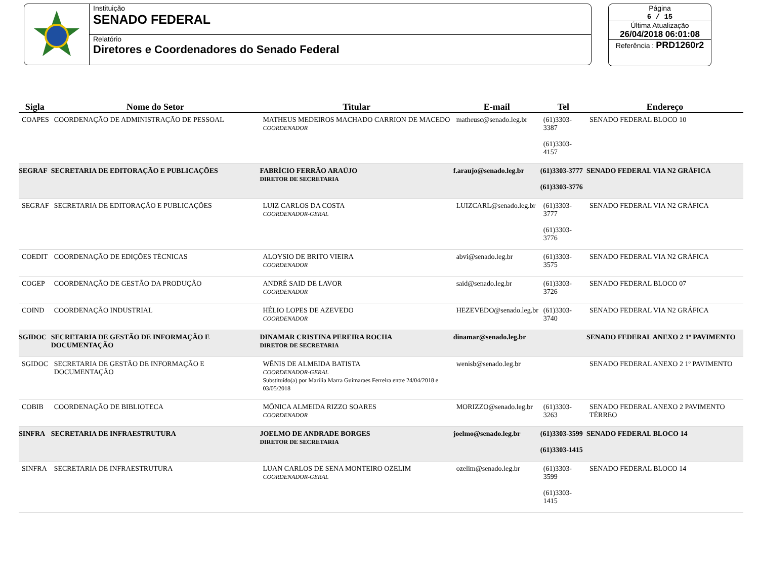Instituição
SENADO FEDERAL
Relatório
Diretores e Coordenadores do Senado Federal
Página
6 / 15
Última Atualização
26/04/2018 06:01:08
Referência : PRD1260r2
| Sigla | Nome do Setor | Titular | E-mail | Tel | Endereço |
| --- | --- | --- | --- | --- | --- |
| COAPES | COORDENAÇÃO DE ADMINISTRAÇÃO DE PESSOAL | MATHEUS MEDEIROS MACHADO CARRION DE MACEDO COORDENADOR | matheusc@senado.leg.br | (61)3303-3387 (61)3303-4157 | SENADO FEDERAL BLOCO 10 |
| SEGRAF | SECRETARIA DE EDITORAÇÃO E PUBLICAÇÕES | FABRÍCIO FERRÃO ARAÚJO DIRETOR DE SECRETARIA | f.araujo@senado.leg.br | (61)3303-3777 (61)3303-3776 | SENADO FEDERAL VIA N2 GRÁFICA |
| SEGRAF | SECRETARIA DE EDITORAÇÃO E PUBLICAÇÕES | LUIZ CARLOS DA COSTA COORDENADOR-GERAL | LUIZCARL@senado.leg.br | (61)3303-3777 (61)3303-3776 | SENADO FEDERAL VIA N2 GRÁFICA |
| COEDIT | COORDENAÇÃO DE EDIÇÕES TÉCNICAS | ALOYSIO DE BRITO VIEIRA COORDENADOR | abvi@senado.leg.br | (61)3303-3575 | SENADO FEDERAL VIA N2 GRÁFICA |
| COGEP | COORDENAÇÃO DE GESTÃO DA PRODUÇÃO | ANDRÉ SAID DE LAVOR COORDENADOR | said@senado.leg.br | (61)3303-3726 | SENADO FEDERAL BLOCO 07 |
| COIND | COORDENAÇÃO INDUSTRIAL | HÉLIO LOPES DE AZEVEDO COORDENADOR | HEZEVEDO@senado.leg.br | (61)3303-3740 | SENADO FEDERAL VIA N2 GRÁFICA |
| SGIDOC | SECRETARIA DE GESTÃO DE INFORMAÇÃO E DOCUMENTAÇÃO | DINAMAR CRISTINA PEREIRA ROCHA DIRETOR DE SECRETARIA | dinamar@senado.leg.br | | SENADO FEDERAL ANEXO 2 1º PAVIMENTO |
| SGIDOC | SECRETARIA DE GESTÃO DE INFORMAÇÃO E DOCUMENTAÇÃO | WÊNIS DE ALMEIDA BATISTA COORDENADOR-GERAL Substituído(a) por Marilia Marra Guimaraes Ferreira entre 24/04/2018 e 03/05/2018 | wenisb@senado.leg.br | | SENADO FEDERAL ANEXO 2 1º PAVIMENTO |
| COBIB | COORDENAÇÃO DE BIBLIOTECA | MÔNICA ALMEIDA RIZZO SOARES COORDENADOR | MORIZZO@senado.leg.br | (61)3303-3263 | SENADO FEDERAL ANEXO 2 PAVIMENTO TÉRREO |
| SINFRA | SECRETARIA DE INFRAESTRUTURA | JOELMO DE ANDRADE BORGES DIRETOR DE SECRETARIA | joelmo@senado.leg.br | (61)3303-3599 (61)3303-1415 | SENADO FEDERAL BLOCO 14 |
| SINFRA | SECRETARIA DE INFRAESTRUTURA | LUAN CARLOS DE SENA MONTEIRO OZELIM COORDENADOR-GERAL | ozelim@senado.leg.br | (61)3303-3599 (61)3303-1415 | SENADO FEDERAL BLOCO 14 |